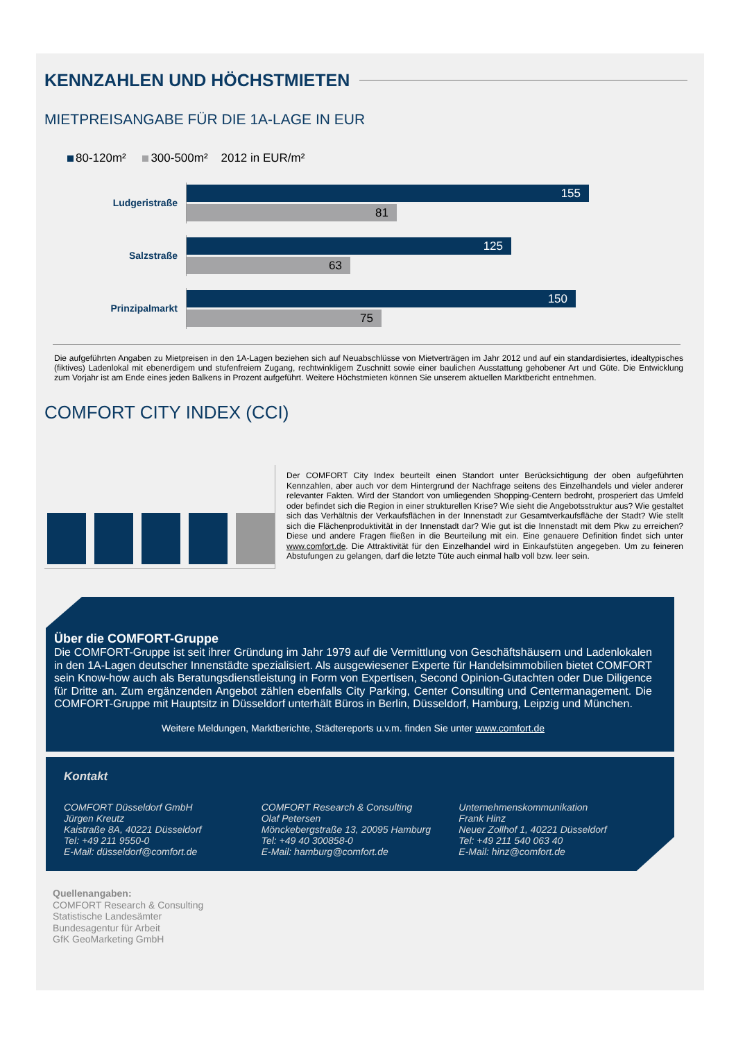KENNZAHLEN UND HÖCHSTMIETEN
MIETPREISANGABE FÜR DIE 1A-LAGE IN EUR
80-120m² 300-500m² 2012 in EUR/m²
Ludgeristraße
155
81
Salzstraße
125
63
Prinzipalmarkt
150
75
Die aufgeführten Angaben zu Mietpreisen in den 1A-Lagen beziehen sich auf Neuabschlüsse von Mietverträgen im Jahr 2012 und auf ein standardisiertes, idealtypisches (fiktives) Ladenlokal mit ebenerdigem und stufenfreiem Zugang, rechtwinkligem Zuschnitt sowie einer baulichen Ausstattung gehobener Art und Güte. Die Entwicklung zum Vorjahr ist am Ende eines jeden Balkens in Prozent aufgeführt. Weitere Höchstmieten können Sie unserem aktuellen Marktbericht entnehmen.
COMFORT CITY INDEX (CCI)
Der COMFORT City Index beurteilt einen Standort unter Berücksichtigung der oben aufgeführten Kennzahlen, aber auch vor dem Hintergrund der Nachfrage seitens des Einzelhandels und vieler anderer relevanter Fakten. Wird der Standort von umliegenden Shopping-Centern bedroht, prosperiert das Umfeld oder befindet sich die Region in einer strukturellen Krise? Wie sieht die Angebotsstruktur aus? Wie gestaltet sich das Verhältnis der Verkaufsflächen in der Innenstadt zur Gesamtverkaufsfläche der Stadt? Wie stellt sich die Flächenproduktivität in der Innenstadt dar? Wie gut ist die Innenstadt mit dem Pkw zu erreichen? Diese und andere Fragen fließen in die Beurteilung mit ein. Eine genauere Definition findet sich unter www.comfort.de. Die Attraktivität für den Einzelhandel wird in Einkaufstüten angegeben. Um zu feineren Abstufungen zu gelangen, darf die letzte Tüte auch einmal halb voll bzw. leer sein.
Über die COMFORT-Gruppe
Die COMFORT-Gruppe ist seit ihrer Gründung im Jahr 1979 auf die Vermittlung von Geschäftshäusern und Ladenlokalen in den 1A-Lagen deutscher Innenstädte spezialisiert. Als ausgewiesener Experte für Handelsimmobilien bietet COMFORT sein Know-how auch als Beratungsdienstleistung in Form von Expertisen, Second Opinion-Gutachten oder Due Diligence für Dritte an. Zum ergänzenden Angebot zählen ebenfalls City Parking, Center Consulting und Centermanagement. Die COMFORT-Gruppe mit Hauptsitz in Düsseldorf unterhält Büros in Berlin, Düsseldorf, Hamburg, Leipzig und München.
Weitere Meldungen, Marktberichte, Städtereports u.v.m. finden Sie unter www.comfort.de
Kontakt
COMFORT Düsseldorf GmbH
Jürgen Kreutz
Kaistraße 8A, 40221 Düsseldorf
Tel: +49 211 9550-0
E-Mail: düsseldorf@comfort.de
COMFORT Research & Consulting
Olaf Petersen
Mönckebergstraße 13, 20095 Hamburg
Tel: +49 40 300858-0
E-Mail: hamburg@comfort.de
Unternehmenskommunikation
Frank Hinz
Neuer Zollhof 1, 40221 Düsseldorf
Tel: +49 211 540 063 40
E-Mail: hinz@comfort.de
Quellenangaben:
COMFORT Research & Consulting
Statistische Landesämter
Bundesagentur für Arbeit
GfK GeoMarketing GmbH